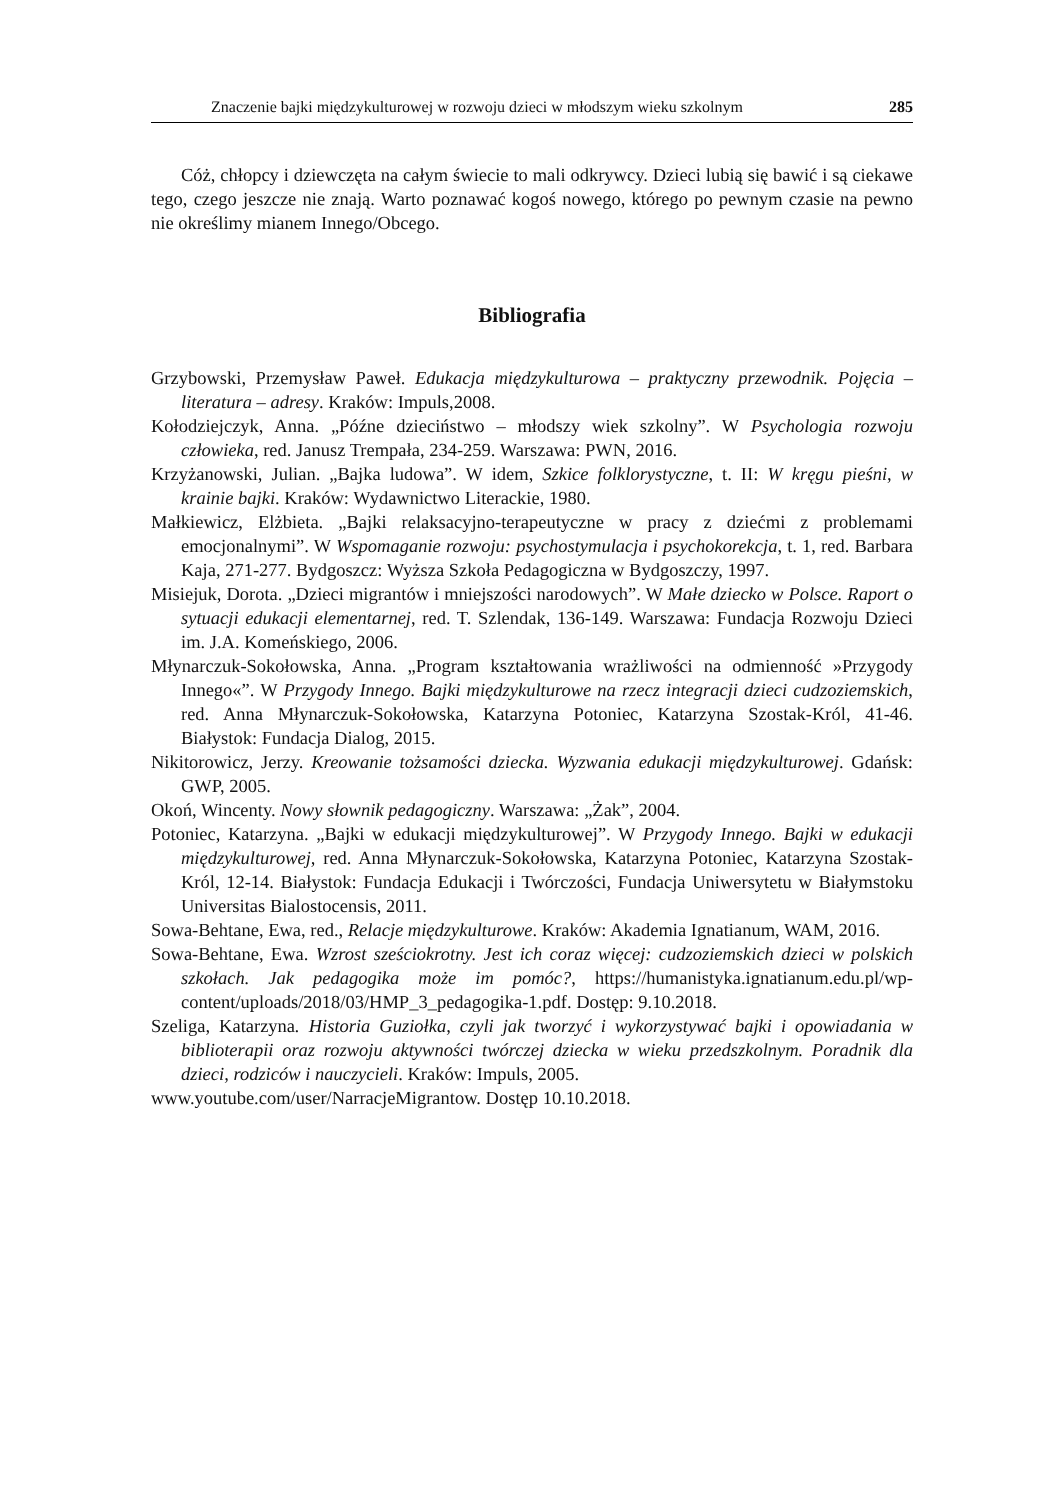Znaczenie bajki międzykulturowej w rozwoju dzieci w młodszym wieku szkolnym 285
Cóż, chłopcy i dziewczęta na całym świecie to mali odkrywcy. Dzieci lubią się bawić i są ciekawe tego, czego jeszcze nie znają. Warto poznawać kogoś nowego, którego po pewnym czasie na pewno nie określimy mianem Innego/Obcego.
Bibliografia
Grzybowski, Przemysław Paweł. Edukacja międzykulturowa – praktyczny przewodnik. Pojęcia – literatura – adresy. Kraków: Impuls,2008.
Kołodziejczyk, Anna. „Późne dzieciństwo – młodszy wiek szkolny”. W Psychologia rozwoju człowieka, red. Janusz Trempała, 234-259. Warszawa: PWN, 2016.
Krzyżanowski, Julian. „Bajka ludowa”. W idem, Szkice folklorystyczne, t. II: W kręgu pieśni, w krainie bajki. Kraków: Wydawnictwo Literackie, 1980.
Małkiewicz, Elżbieta. „Bajki relaksacyjno-terapeutyczne w pracy z dziećmi z problemami emocjonalnymi”. W Wspomaganie rozwoju: psychostymulacja i psychokorekcja, t. 1, red. Barbara Kaja, 271-277. Bydgoszcz: Wyższa Szkoła Pedagogiczna w Bydgoszczy, 1997.
Misiejuk, Dorota. „Dzieci migrantów i mniejszości narodowych”. W Małe dziecko w Polsce. Raport o sytuacji edukacji elementarnej, red. T. Szlendak, 136-149. Warszawa: Fundacja Rozwoju Dzieci im. J.A. Komeńskiego, 2006.
Młynarczuk-Sokołowska, Anna. „Program kształtowania wrażliwości na odmienność »Przygody Innego«”. W Przygody Innego. Bajki międzykulturowe na rzecz integracji dzieci cudzoziemskich, red. Anna Młynarczuk-Sokołowska, Katarzyna Potoniec, Katarzyna Szostak-Król, 41-46. Białystok: Fundacja Dialog, 2015.
Nikitorowicz, Jerzy. Kreowanie tożsamości dziecka. Wyzwania edukacji międzykulturowej. Gdańsk: GWP, 2005.
Okoń, Wincenty. Nowy słownik pedagogiczny. Warszawa: „Żak”, 2004.
Potoniec, Katarzyna. „Bajki w edukacji międzykulturowej”. W Przygody Innego. Bajki w edukacji międzykulturowej, red. Anna Młynarczuk-Sokołowska, Katarzyna Potoniec, Katarzyna Szostak-Król, 12-14. Białystok: Fundacja Edukacji i Twórczości, Fundacja Uniwersytetu w Białymstoku Universitas Bialostocensis, 2011.
Sowa-Behtane, Ewa, red., Relacje międzykulturowe. Kraków: Akademia Ignatianum, WAM, 2016.
Sowa-Behtane, Ewa. Wzrost sześciokrotny. Jest ich coraz więcej: cudzoziemskich dzieci w polskich szkołach. Jak pedagogika może im pomóc?, https://humanistyka.ignatianum.edu.pl/wp-content/uploads/2018/03/HMP_3_pedagogika-1.pdf. Dostęp: 9.10.2018.
Szeliga, Katarzyna. Historia Guziołka, czyli jak tworzyć i wykorzystywać bajki i opowiadania w biblioterapii oraz rozwoju aktywności twórczej dziecka w wieku przedszkolnym. Poradnik dla dzieci, rodziców i nauczycieli. Kraków: Impuls, 2005.
www.youtube.com/user/NarracjeMigrantow. Dostęp 10.10.2018.